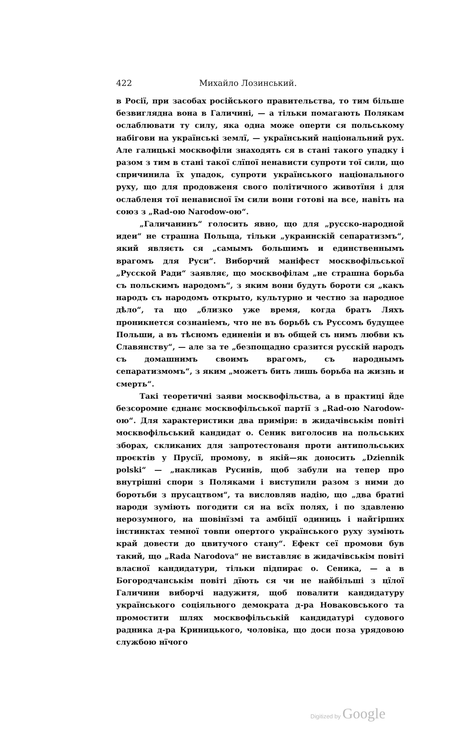422 Михайло Лозинський.
в Росії, при засобах російського правительства, то тим більше безвиглядна вона в Галичині, — а тільки помагають Полякам ослаблювати ту силу, яка одна може оперти ся польському набігови на українські землї, — український національний рух. Але галицькі москвофіли знаходять ся в стані такого упадку і разом з тим в стані такої слїпої ненависти супроти тої сили, що спричинила їх упадок, супроти українського національного руху, що для продовженя свого політичного животїня і для ослабленя тої ненависної їм сили вони готові на все, навіть на союз з „Rad-ою Narodow-ою“.
„Галичанинъ“ голосить явно, що для „русско-народной идеи“ не страшна Польща, тільки „украинскій сепаратизмъ“, який являєть ся „самымъ большимъ и единственнымъ врагомъ для Руси“. Виборчий маніфест москвофільської „Русской Ради“ заявляє, що москвофілам „не страшна борьба съ польскимъ народомъ“, з яким вони будуть бороти ся „какъ народъ съ народомъ открыто, культурно и честно за народное дѣло“, та що „близко уже время, когда братъ Ляхъ проникнется сознаніемъ, что не въ борьбѣ съ Руссомъ будущее Польши, а въ тѣсномъ единеніи и въ общей съ нимъ любви къ Славянству“, — але за те „безпощадно сразится русскій народъ съ домашнимъ своимъ врагомъ, съ народнымъ сепаратизмомъ“, з яким „можетъ бить лишь борьба на жизнь и смерть“.
Такі теоретичні заяви москвофільства, а в практиці йде безсоромне єднанє москвофільської партії з „Rad-ою Narodow-ою“. Для характеристики два приміри: в жидачівськім повіті москвофільський кандидат о. Сеник виголосив на польських зборах, скликаних для запротестованя проти антипольських проєктів у Прусії, промову, в якій—як доносить „Dziennik polski“ — „накликав Русинів, щоб забули на тепер про внутрішні спори з Поляками і виступили разом з ними до боротьби з прусацтвом“, та висловляв надію, що „два братні народи зуміють погодити ся на всїх полях, і по здавленю нерозумного, на шовінїзмі та амбіції одиниць і найгірших інстинктах темної товпи опертого українського руху зуміють край довести до цвитучого стану“. Ефект сеї промови був такий, що „Rada Narodova“ не виставляє в жидачівськім повіті власної кандидатури, тільки підпирає о. Сеника, — а в Богородчанськім повіті дїють ся чи не найбільші з цїлої Галичини виборчі надужитя, щоб повалити кандидатуру українського соціяльного демократа д-ра Новаковського та промостити шлях москвофільській кандидатурі судового радника д-ра Криницького, чоловіка, що доси поза урядовою службою нїчого
Digitized by Google